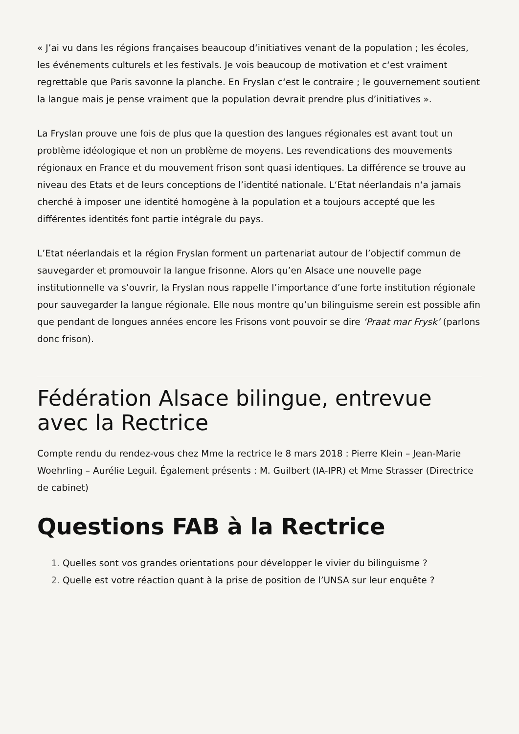« J’ai vu dans les régions françaises beaucoup d‘initiatives venant de la population ; les écoles, les événements culturels et les festivals. Je vois beaucoup de motivation et c‘est vraiment regrettable que Paris savonne la planche. En Fryslan c‘est le contraire ; le gouvernement soutient la langue mais je pense vraiment que la population devrait prendre plus d’initiatives ».
La Fryslan prouve une fois de plus que la question des langues régionales est avant tout un problème idéologique et non un problème de moyens. Les revendications des mouvements régionaux en France et du mouvement frison sont quasi identiques. La différence se trouve au niveau des Etats et de leurs conceptions de l’identité nationale. L‘Etat néerlandais n‘a jamais cherché à imposer une identité homogène à la population et a toujours accepté que les différentes identités font partie intégrale du pays.
L’Etat néerlandais et la région Fryslan forment un partenariat autour de l’objectif commun de sauvegarder et promouvoir la langue frisonne. Alors qu’en Alsace une nouvelle page institutionnelle va s’ouvrir, la Fryslan nous rappelle l’importance d’une forte institution régionale pour sauvegarder la langue régionale. Elle nous montre qu’un bilinguisme serein est possible afin que pendant de longues années encore les Frisons vont pouvoir se dire ‘Praat mar Frysk’ (parlons donc frison).
Fédération Alsace bilingue, entrevue avec la Rectrice
Compte rendu du rendez-vous chez Mme la rectrice le 8 mars 2018 : Pierre Klein – Jean-Marie Woehrling – Aurélie Leguil. Également présents : M. Guilbert (IA-IPR) et Mme Strasser (Directrice de cabinet)
Questions FAB à la Rectrice
Quelles sont vos grandes orientations pour développer le vivier du bilinguisme ?
Quelle est votre réaction quant à la prise de position de l’UNSA sur leur enquête ?